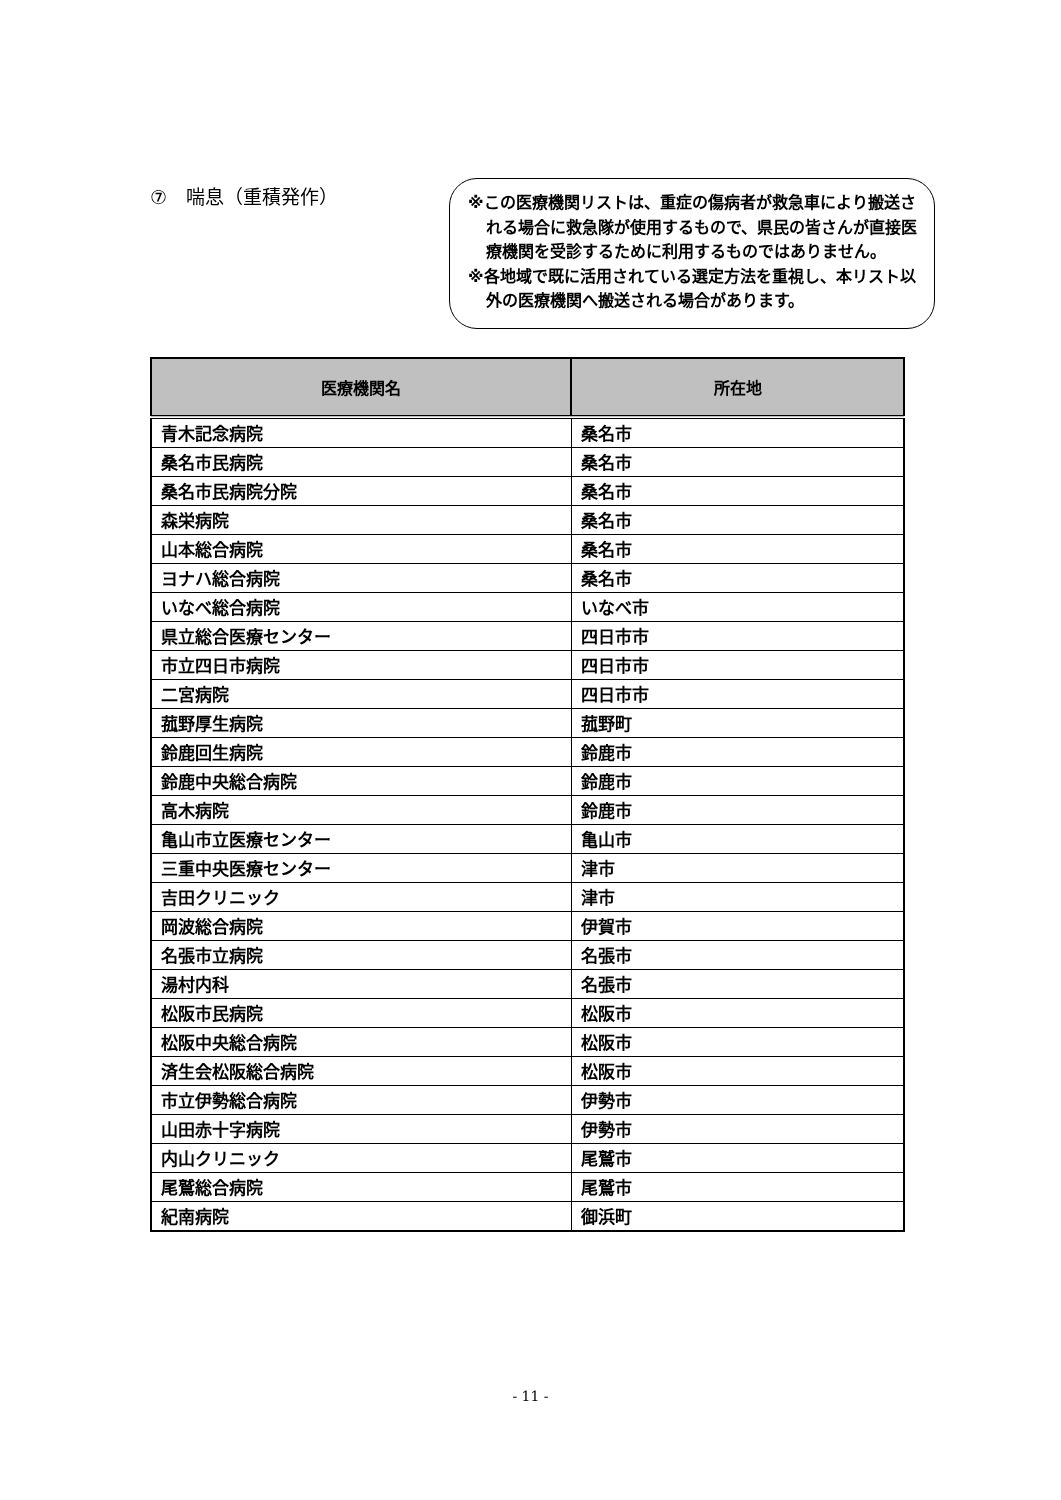⑦　喘息（重積発作）
※この医療機関リストは、重症の傷病者が救急車により搬送される場合に救急隊が使用するもので、県民の皆さんが直接医療機関を受診するために利用するものではありません。
※各地域で既に活用されている選定方法を重視し、本リスト以外の医療機関へ搬送される場合があります。
| 医療機関名 | 所在地 |
| --- | --- |
| 青木記念病院 | 桑名市 |
| 桑名市民病院 | 桑名市 |
| 桑名市民病院分院 | 桑名市 |
| 森栄病院 | 桑名市 |
| 山本総合病院 | 桑名市 |
| ヨナハ総合病院 | 桑名市 |
| いなべ総合病院 | いなべ市 |
| 県立総合医療センター | 四日市市 |
| 市立四日市病院 | 四日市市 |
| 二宮病院 | 四日市市 |
| 菰野厚生病院 | 菰野町 |
| 鈴鹿回生病院 | 鈴鹿市 |
| 鈴鹿中央総合病院 | 鈴鹿市 |
| 高木病院 | 鈴鹿市 |
| 亀山市立医療センター | 亀山市 |
| 三重中央医療センター | 津市 |
| 吉田クリニック | 津市 |
| 岡波総合病院 | 伊賀市 |
| 名張市立病院 | 名張市 |
| 湯村内科 | 名張市 |
| 松阪市民病院 | 松阪市 |
| 松阪中央総合病院 | 松阪市 |
| 済生会松阪総合病院 | 松阪市 |
| 市立伊勢総合病院 | 伊勢市 |
| 山田赤十字病院 | 伊勢市 |
| 内山クリニック | 尾鷲市 |
| 尾鷲総合病院 | 尾鷲市 |
| 紀南病院 | 御浜町 |
- 11 -